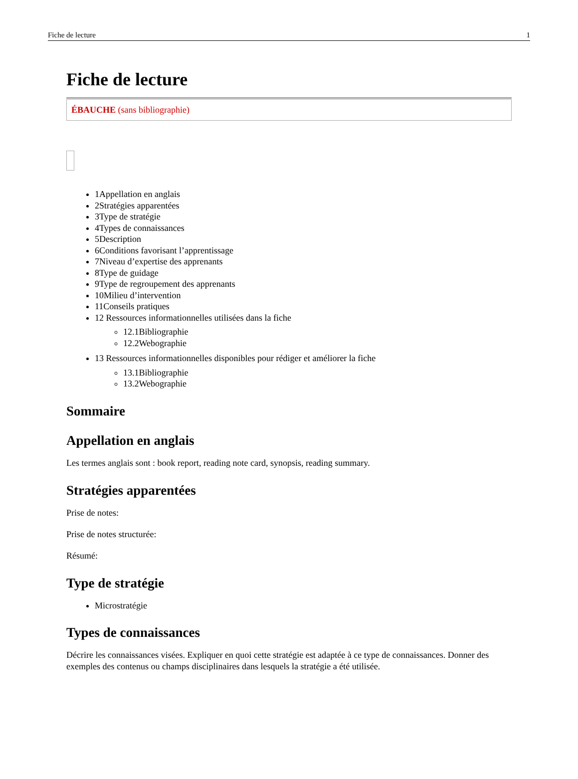Fiche de lecture 1
Fiche de lecture
ÉBAUCHE (sans bibliographie)
1Appellation en anglais
2Stratégies apparentées
3Type de stratégie
4Types de connaissances
5Description
6Conditions favorisant l’apprentissage
7Niveau d’expertise des apprenants
8Type de guidage
9Type de regroupement des apprenants
10Milieu d’intervention
11Conseils pratiques
12 Ressources informationnelles utilisées dans la fiche
12.1Bibliographie
12.2Webographie
13 Ressources informationnelles disponibles pour rédiger et améliorer la fiche
13.1Bibliographie
13.2Webographie
Sommaire
Appellation en anglais
Les termes anglais sont : book report, reading note card, synopsis, reading summary.
Stratégies apparentées
Prise de notes:
Prise de notes structurée:
Résumé:
Type de stratégie
Microstratégie
Types de connaissances
Décrire les connaissances visées. Expliquer en quoi cette stratégie est adaptée à ce type de connaissances. Donner des exemples des contenus ou champs disciplinaires dans lesquels la stratégie a été utilisée.